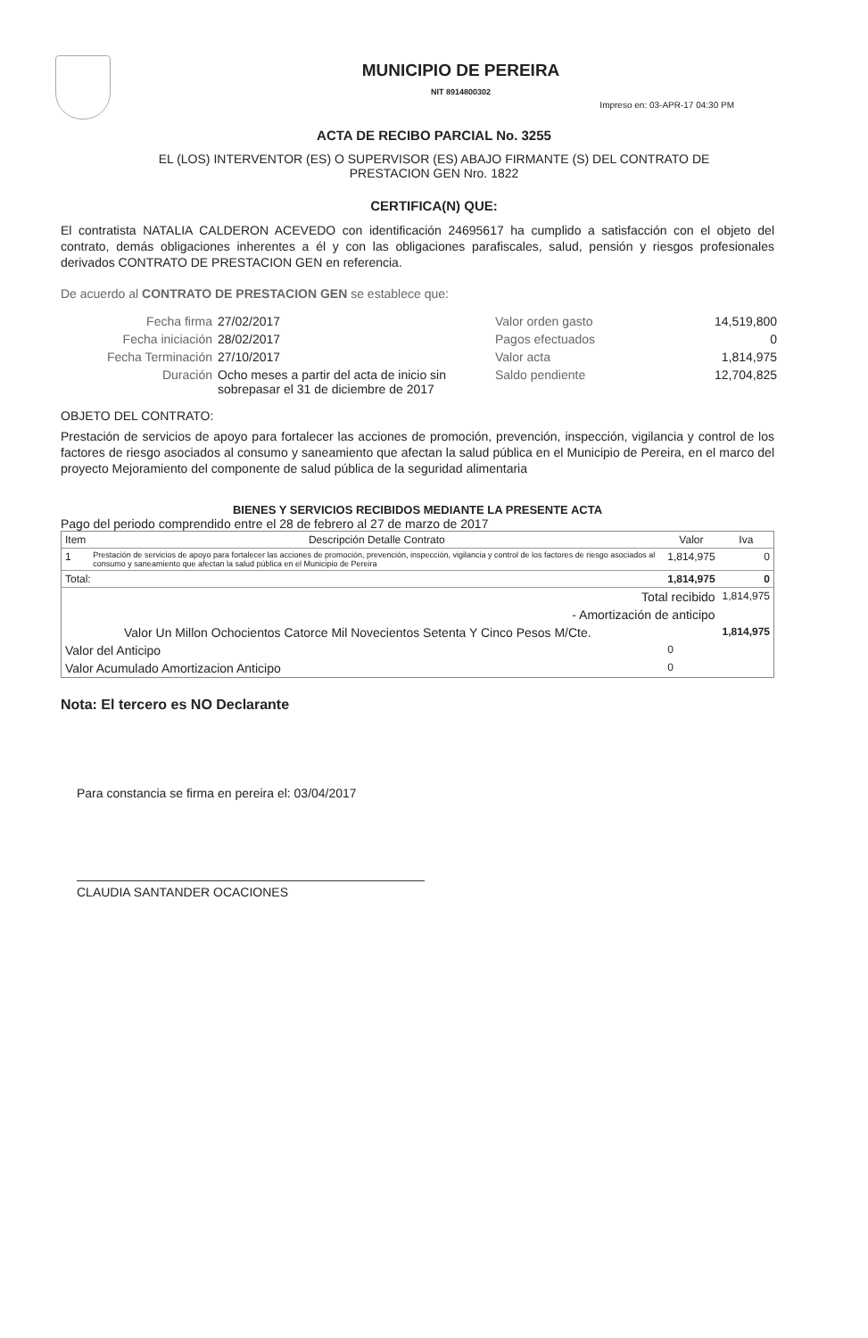MUNICIPIO DE PEREIRA
NIT 8914800302
Impreso en: 03-APR-17 04:30 PM
ACTA DE RECIBO PARCIAL No. 3255
EL (LOS) INTERVENTOR (ES) O SUPERVISOR (ES) ABAJO FIRMANTE (S) DEL CONTRATO DE
PRESTACION GEN Nro. 1822
CERTIFICA(N) QUE:
El contratista NATALIA CALDERON ACEVEDO con identificación 24695617 ha cumplido a satisfacción con el objeto del contrato, demás obligaciones inherentes a él y con las obligaciones parafiscales, salud, pensión y riesgos profesionales derivados CONTRATO DE PRESTACION GEN en referencia.
De acuerdo al CONTRATO DE PRESTACION GEN se establece que:
Fecha firma
27/02/2017
Valor orden gasto
14,519,800
Fecha iniciación
28/02/2017
Pagos efectuados
0
Fecha Terminación
27/10/2017
Valor acta
1,814,975
Duración
Ocho meses a partir del acta de inicio sin sobrepasar el 31 de diciembre de 2017
Saldo pendiente
12,704,825
OBJETO DEL CONTRATO:
Prestación de servicios de apoyo para fortalecer las acciones de promoción, prevención, inspección, vigilancia y control de los factores de riesgo asociados al consumo y saneamiento que afectan la salud pública en el Municipio de Pereira, en el marco del proyecto Mejoramiento del componente de salud pública de la seguridad alimentaria
BIENES Y SERVICIOS RECIBIDOS MEDIANTE LA PRESENTE ACTA
Pago del periodo comprendido entre el 28 de febrero al 27 de marzo de 2017
| Item | Descripción Detalle Contrato | Valor | Iva |
| --- | --- | --- | --- |
| 1 | Prestación de servicios de apoyo para fortalecer las acciones de promoción, prevención, inspección, vigilancia y control de los factores de riesgo asociados al consumo y saneamiento que afectan la salud pública en el Municipio de Pereira | 1,814,975 | 0 |
| Total: | | 1,814,975 | 0 |
| Total recibido | | | 1,814,975 |
| - Amortización de anticipo | | | |
| Valor Un Millon Ochocientos Catorce Mil Novecientos Setenta Y Cinco Pesos M/Cte. | | | 1,814,975 |
| Valor del Anticipo | | 0 | |
| Valor Acumulado Amortizacion Anticipo | | 0 | |
Nota: El tercero es NO Declarante
Para constancia se firma en pereira el: 03/04/2017
CLAUDIA SANTANDER OCACIONES